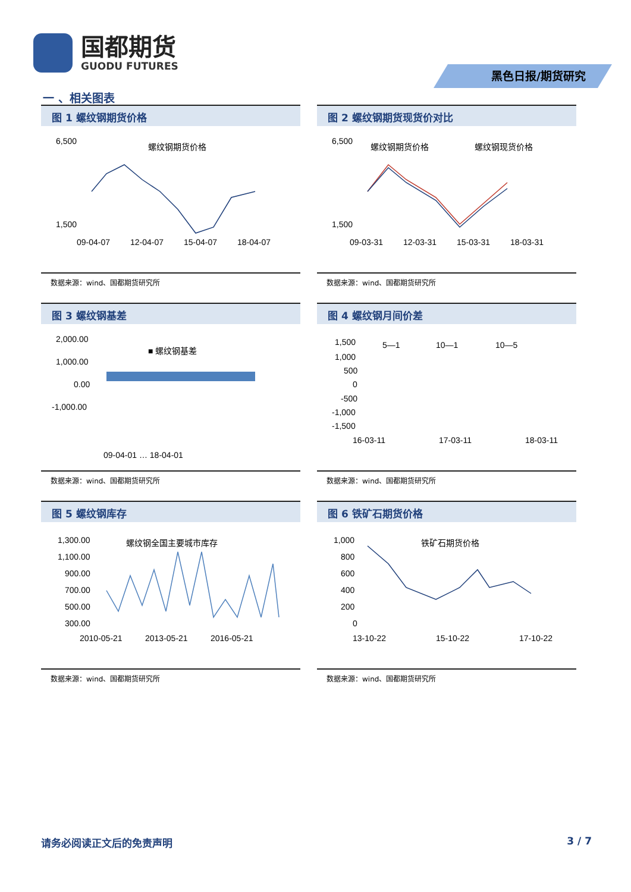国都期货
GUODU FUTURES
黑色日报/期货研究
一 、相关图表
图 1 螺纹钢期货价格
6,500
1,500
09-04-07
12-04-07
15-04-07
18-04-07
螺纹钢期货价格
数据来源：wind、国都期货研究所
图 2 螺纹钢期货现货价对比
6,500
1,500
09-03-31
12-03-31
15-03-31
18-03-31
螺纹钢期货价格
螺纹钢现货价格
数据来源：wind、国都期货研究所
图 3 螺纹钢基差
2,000.00
1,000.00
0.00
-1,000.00
■ 螺纹钢基差
09-04-01 … 18-04-01
数据来源：wind、国都期货研究所
图 4 螺纹钢月间价差
1,500
1,000
500
0
-500
-1,000
-1,500
16-03-11
17-03-11
18-03-11
5—1
10—1
10—5
数据来源：wind、国都期货研究所
图 5 螺纹钢库存
1,300.00
1,100.00
900.00
700.00
500.00
300.00
2010-05-21
2013-05-21
2016-05-21
螺纹钢全国主要城市库存
数据来源：wind、国都期货研究所
图 6 铁矿石期货价格
1,000
800
600
400
200
0
13-10-22
15-10-22
17-10-22
铁矿石期货价格
数据来源：wind、国都期货研究所
请务必阅读正文后的免责声明 3 / 7